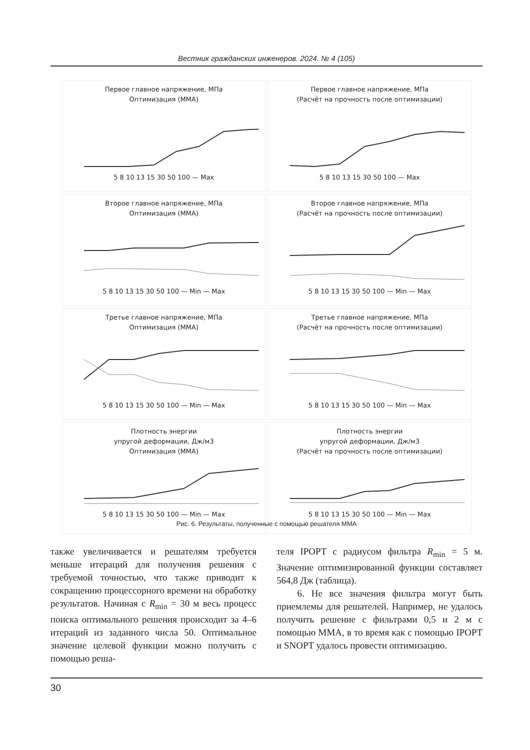Вестник гражданских инженеров. 2024. № 4 (105)
Первое главное напряжение, МПа
Оптимизация (MMA)
5 8 10 13 15 30 50 100 — Max
Первое главное напряжение, МПа
(Расчёт на прочность после оптимизации)
5 8 10 13 15 30 50 100 — Max
Второе главное напряжение, МПа
Оптимизация (MMA)
5 8 10 13 15 30 50 100 — Min — Max
Второе главное напряжение, МПа
(Расчёт на прочность после оптимизации)
5 8 10 13 15 30 50 100 — Min — Max
Третье главное напряжение, МПа
Оптимизация (MMA)
5 8 10 13 15 30 50 100 — Min — Max
Третье главное напряжение, МПа
(Расчёт на прочность после оптимизации)
5 8 10 13 15 30 50 100 — Min — Max
Плотность энергии
упругой деформации, Дж/м3
Оптимизация (MMA)
5 8 10 13 15 30 50 100 — Min — Max
Плотность энергии
упругой деформации, Дж/м3
(Расчёт на прочность после оптимизации)
5 8 10 13 15 30 50 100 — Min — Max
Рис. 6. Результаты, полученные с помощью решателя MMA
также увеличивается и решателям требуется меньше итераций для получения решения с требуемой точностью, что также приводит к сокращению процессорного времени на обработку результатов. Начиная с R<sub>min</sub> = 30 м весь процесс поиска оптимального решения происходит за 4–6 итераций из заданного числа 50. Оптимальное значение целевой функции можно получить с помощью реша-
теля IPOPT с радиусом фильтра R<sub>min</sub> = 5 м. Значение оптимизированной функции составляет 564,8 Дж (таблица).
6. Не все значения фильтра могут быть приемлемы для решателей. Например, не удалось получить решение с фильтрами 0,5 и 2 м с помощью MMA, в то время как с помощью IPOPT и SNOPT удалось провести оптимизацию.
30